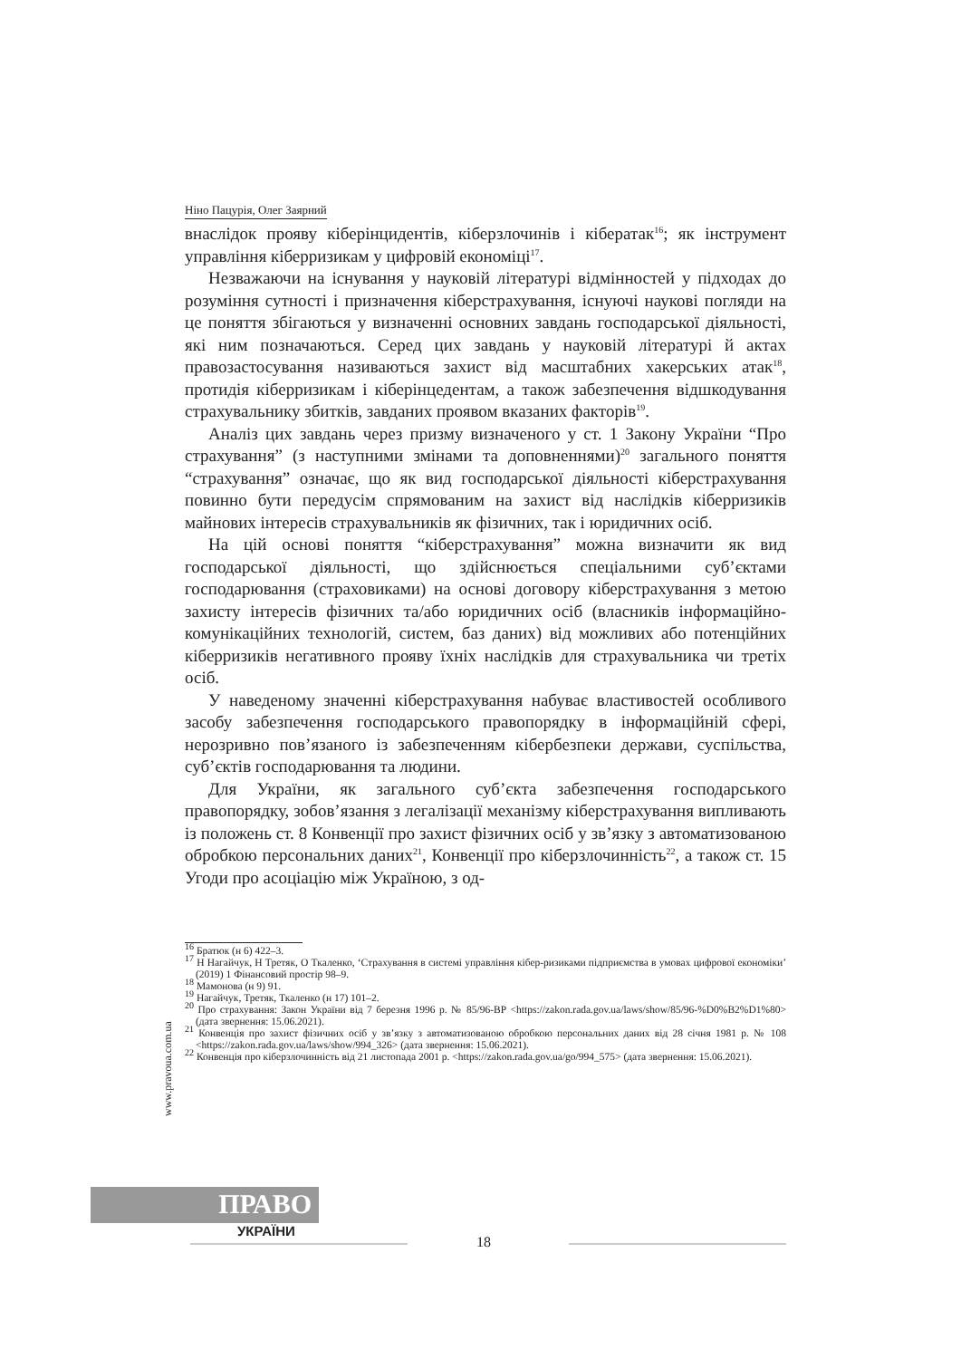Ніно Пацурія, Олег Заярний
внаслідок прояву кіберінцидентів, кіберзлочинів і кібератак<sup>16</sup>; як інструмент управління кіберризикам у цифровій економіці<sup>17</sup>.
Незважаючи на існування у науковій літературі відмінностей у підходах до розуміння сутності і призначення кіберстрахування, існуючі наукові погляди на це поняття збігаються у визначенні основних завдань господарської діяльності, які ним позначаються. Серед цих завдань у науковій літературі й актах правозастосування називаються захист від масштабних хакерських атак<sup>18</sup>, протидія кіберризикам і кіберінцедентам, а також забезпечення відшкодування страхувальнику збитків, завданих проявом вказаних факторів<sup>19</sup>.
Аналіз цих завдань через призму визначеного у ст. 1 Закону України “Про страхування” (з наступними змінами та доповненнями)<sup>20</sup> загального поняття “страхування” означає, що як вид господарської діяльності кіберстрахування повинно бути передусім спрямованим на захист від наслідків кіберризиків майнових інтересів страхувальників як фізичних, так і юридичних осіб.
На цій основі поняття “кіберстрахування” можна визначити як вид господарської діяльності, що здійснюється спеціальними суб’єктами господарювання (страховиками) на основі договору кіберстрахування з метою захисту інтересів фізичних та/або юридичних осіб (власників інформаційно-комунікаційних технологій, систем, баз даних) від можливих або потенційних кіберризиків негативного прояву їхніх наслідків для страхувальника чи третіх осіб.
У наведеному значенні кіберстрахування набуває властивостей особливого засобу забезпечення господарського правопорядку в інформаційній сфері, нерозривно пов’язаного із забезпеченням кібербезпеки держави, суспільства, суб’єктів господарювання та людини.
Для України, як загального суб’єкта забезпечення господарського правопорядку, зобов’язання з легалізації механізму кіберстрахування випливають із положень ст. 8 Конвенції про захист фізичних осіб у зв’язку з автоматизованою обробкою персональних даних<sup>21</sup>, Конвенції про кіберзлочинність<sup>22</sup>, а також ст. 15 Угоди про асоціацію між Україною, з од-
<sup>16</sup> Братюк (н 6) 422–3.
<sup>17</sup> Н Нагайчук, Н Третяк, О Ткаленко, ‘Страхування в системі управління кібер-ризиками підприємства в умовах цифрової економіки’ (2019) 1 Фінансовий простір 98–9.
<sup>18</sup> Мамонова (н 9) 91.
<sup>19</sup> Нагайчук, Третяк, Ткаленко (н 17) 101–2.
<sup>20</sup> Про страхування: Закон України від 7 березня 1996 р. № 85/96-ВР <https://zakon.rada.gov.ua/laws/show/85/96-%D0%B2%D1%80> (дата звернення: 15.06.2021).
<sup>21</sup> Конвенція про захист фізичних осіб у зв’язку з автоматизованою обробкою персональних даних від 28 січня 1981 р. № 108 <https://zakon.rada.gov.ua/laws/show/994_326> (дата звернення: 15.06.2021).
<sup>22</sup> Конвенція про кіберзлочинність від 21 листопада 2001 р. <https://zakon.rada.gov.ua/go/994_575> (дата звернення: 15.06.2021).
www.pravoua.com.ua
ПРАВО
УКРАЇНИ
18